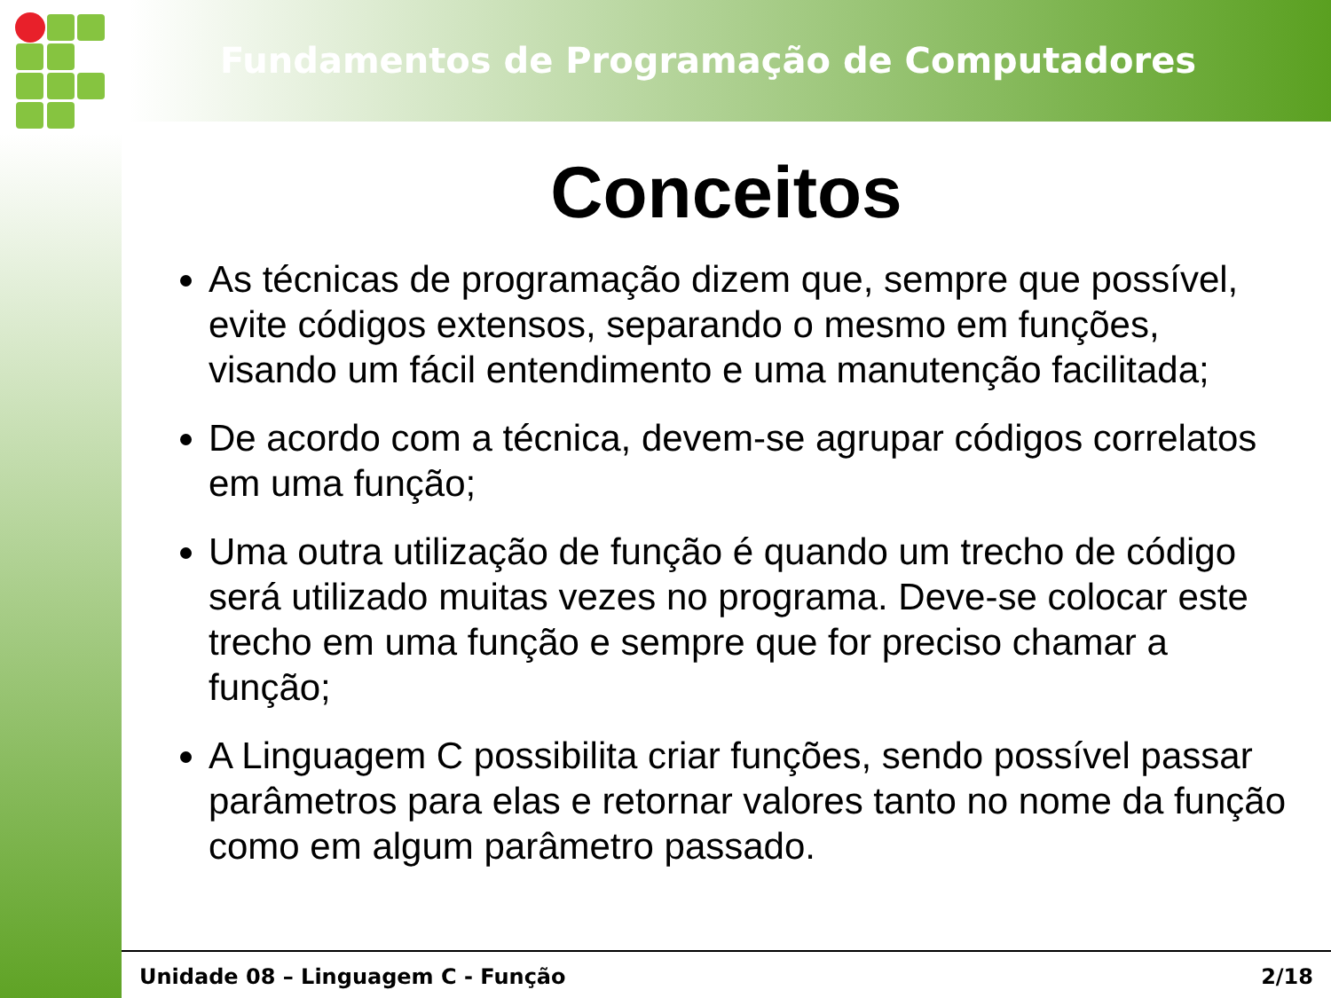Fundamentos de Programação de Computadores
Conceitos
As técnicas de programação dizem que, sempre que possível, evite códigos extensos, separando o mesmo em funções, visando um fácil entendimento e uma manutenção facilitada;
De acordo com a técnica, devem-se agrupar códigos correlatos em uma função;
Uma outra utilização de função é quando um trecho de código será utilizado muitas vezes no programa. Deve-se colocar este trecho em uma função e sempre que for preciso chamar a função;
A Linguagem C possibilita criar funções, sendo possível passar parâmetros para elas e retornar valores tanto no nome da função como em algum parâmetro passado.
Unidade 08 – Linguagem C - Função 2/18